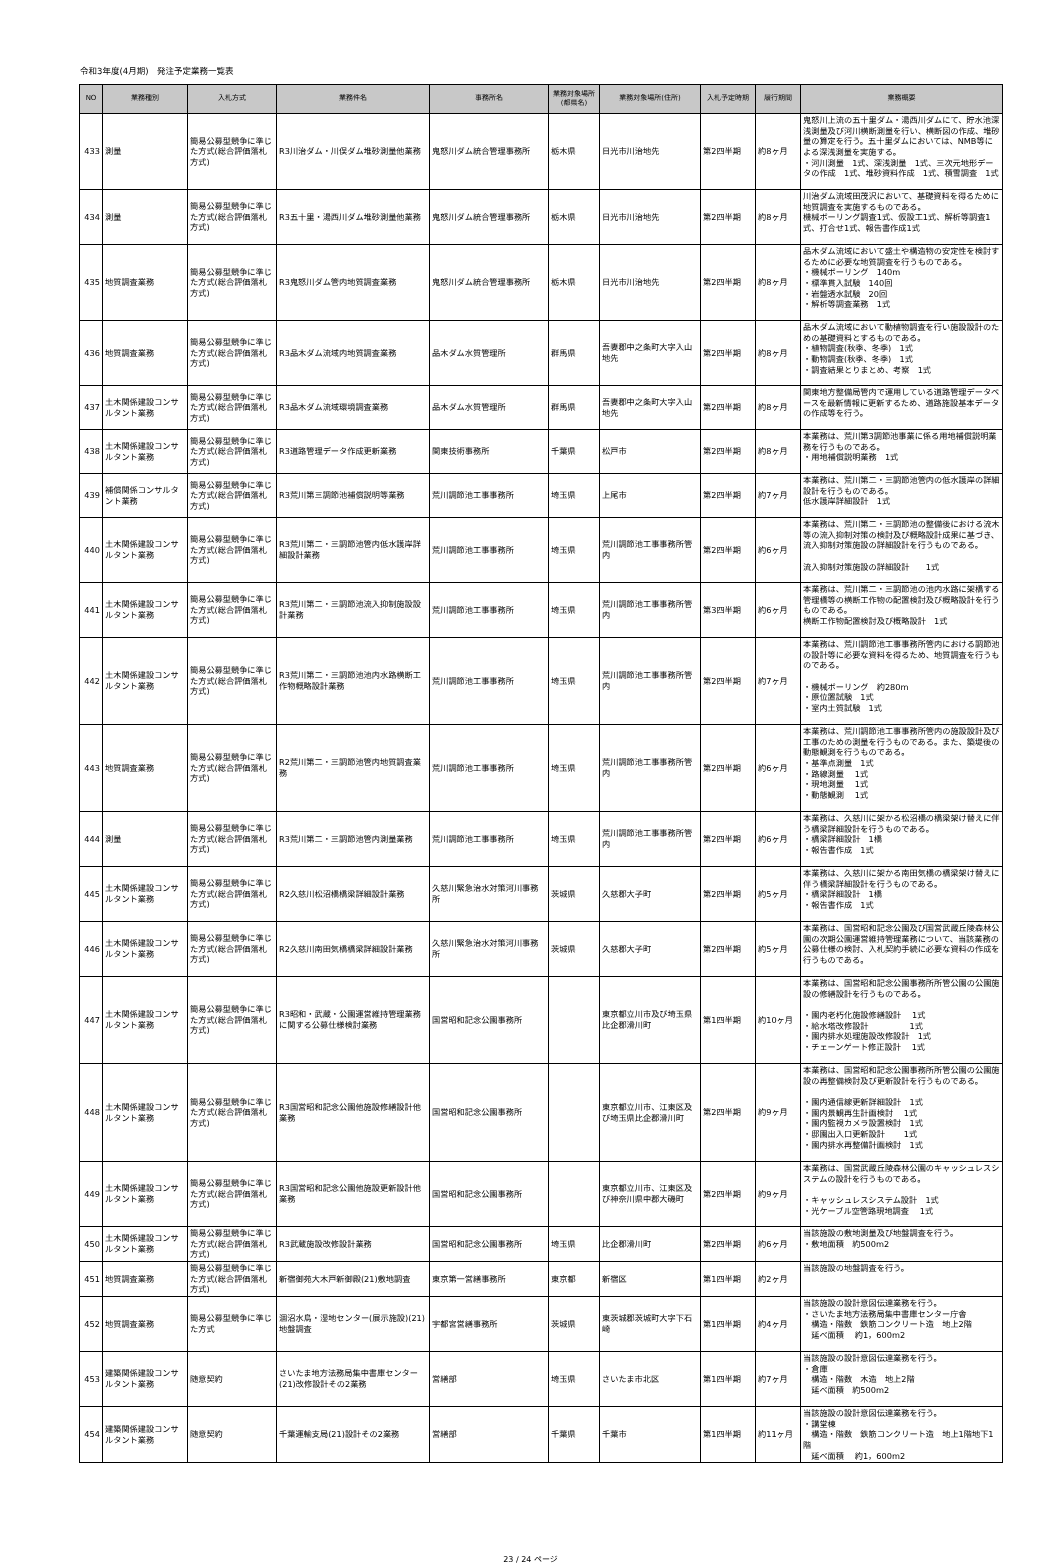令和3年度(4月期)　発注予定業務一覧表
| NO | 業務種別 | 入札方式 | 業務件名 | 事務所名 | 業務対象場所(都県名) | 業務対象場所(住所) | 入札予定時期 | 履行期間 | 業務概要 |
| --- | --- | --- | --- | --- | --- | --- | --- | --- | --- |
| 433 | 測量 | 簡易公募型競争に準じた方式(総合評価落札方式) | R3川治ダム・川俣ダム堆砂測量他業務 | 鬼怒川ダム統合管理事務所 | 栃木県 | 日光市川治地先 | 第2四半期 | 約8ヶ月 | 鬼怒川上流の五十里ダム・湯西川ダムにて、貯水池深浅測量及び河川横断測量を行い、横断図の作成、堆砂量の算定を行う。五十里ダムにおいては、NMB等による深浅測量を実施する。 ・河川測量 1式、深浅測量 1式、三次元地形データの作成 1式、堆砂資料作成 1式、積雪調査 1式 |
| 434 | 測量 | 簡易公募型競争に準じた方式(総合評価落札方式) | R3五十里・湯西川ダム堆砂測量他業務 | 鬼怒川ダム統合管理事務所 | 栃木県 | 日光市川治地先 | 第2四半期 | 約8ヶ月 | 川治ダム流域田茂沢において、基礎資料を得るために地質調査を実施するものである。 機械ボーリング調査1式、仮設工1式、解析等調査1式、打合せ1式、報告書作成1式 |
| 435 | 地質調査業務 | 簡易公募型競争に準じた方式(総合評価落札方式) | R3鬼怒川ダム管内地質調査業務 | 鬼怒川ダム統合管理事務所 | 栃木県 | 日光市川治地先 | 第2四半期 | 約8ヶ月 | 品木ダム流域において盛土や構造物の安定性を検討するために必要な地質調査を行うものである。 ・機械ボーリング 140m ・標準貫入試験 140回 ・岩盤透水試験 20回 ・解析等調査業務 1式 |
| 436 | 地質調査業務 | 簡易公募型競争に準じた方式(総合評価落札方式) | R3品木ダム流域内地質調査業務 | 品木ダム水質管理所 | 群馬県 | 吾妻郡中之条町大字入山地先 | 第2四半期 | 約8ヶ月 | 品木ダム流域において動植物調査を行い施設設計のための基礎資料とするものである。 ・植物調査(秋季、冬季) 1式 ・動物調査(秋季、冬季) 1式 ・調査結果とりまとめ、考察 1式 |
| 437 | 土木関係建設コンサルタント業務 | 簡易公募型競争に準じた方式(総合評価落札方式) | R3品木ダム流域環境調査業務 | 品木ダム水質管理所 | 群馬県 | 吾妻郡中之条町大字入山地先 | 第2四半期 | 約8ヶ月 | 関東地方整備局管内で運用している道路管理データベースを最新情報に更新するため、道路施設基本データの作成等を行う。 |
| 438 | 土木関係建設コンサルタント業務 | 簡易公募型競争に準じた方式(総合評価落札方式) | R3道路管理データ作成更新業務 | 関東技術事務所 | 千葉県 | 松戸市 | 第2四半期 | 約8ヶ月 | 本業務は、荒川第3調節池事業に係る用地補償説明業務を行うものである。 ・用地補償説明業務 1式 |
| 439 | 補償関係コンサルタント業務 | 簡易公募型競争に準じた方式(総合評価落札方式) | R3荒川第三調節池補償説明等業務 | 荒川調節池工事事務所 | 埼玉県 | 上尾市 | 第2四半期 | 約7ヶ月 | 本業務は、荒川第二・三調節池管内の低水護岸の詳細設計を行うものである。 低水護岸詳細設計 1式 |
| 440 | 土木関係建設コンサルタント業務 | 簡易公募型競争に準じた方式(総合評価落札方式) | R3荒川第二・三調節池管内低水護岸詳細設計業務 | 荒川調節池工事事務所 | 埼玉県 | 荒川調節池工事事務所管内 | 第2四半期 | 約6ヶ月 | 本業務は、荒川第二・三調節池の整備後における流木等の流入抑制対策の検討及び概略設計成果に基づき、流入抑制対策施設の詳細設計を行うものである。 流入抑制対策施設の詳細設計 1式 |
| 441 | 土木関係建設コンサルタント業務 | 簡易公募型競争に準じた方式(総合評価落札方式) | R3荒川第二・三調節池流入抑制施設設計業務 | 荒川調節池工事事務所 | 埼玉県 | 荒川調節池工事事務所管内 | 第3四半期 | 約6ヶ月 | 本業務は、荒川第二・三調節池の池内水路に架橋する管理橋等の横断工作物の配置検討及び概略設計を行うものである。 横断工作物配置検討及び概略設計 1式 |
| 442 | 土木関係建設コンサルタント業務 | 簡易公募型競争に準じた方式(総合評価落札方式) | R3荒川第二・三調節池池内水路横断工作物概略設計業務 | 荒川調節池工事事務所 | 埼玉県 | 荒川調節池工事事務所管内 | 第2四半期 | 約7ヶ月 | 本業務は、荒川調節池工事事務所管内における調節池の設計等に必要な資料を得るため、地質調査を行うものである。 ・機械ボーリング 約280m ・原位置試験 1式 ・室内土質試験 1式 |
| 443 | 地質調査業務 | 簡易公募型競争に準じた方式(総合評価落札方式) | R2荒川第二・三調節池管内地質調査業務 | 荒川調節池工事事務所 | 埼玉県 | 荒川調節池工事事務所管内 | 第2四半期 | 約6ヶ月 | 本業務は、荒川調節池工事事務所管内の施設設計及び工事のための測量を行うものである。また、築堤後の動態観測を行うものである。 ・基準点測量 1式 ・路線測量 1式 ・現地測量 1式 ・動態観測 1式 |
| 444 | 測量 | 簡易公募型競争に準じた方式(総合評価落札方式) | R3荒川第二・三調節池管内測量業務 | 荒川調節池工事事務所 | 埼玉県 | 荒川調節池工事事務所管内 | 第2四半期 | 約6ヶ月 | 本業務は、久慈川に架かる松沼橋の橋梁架け替えに伴う橋梁詳細設計を行うものである。 ・橋梁詳細設計 1橋 ・報告書作成 1式 |
| 445 | 土木関係建設コンサルタント業務 | 簡易公募型競争に準じた方式(総合評価落札方式) | R2久慈川松沼橋橋梁詳細設計業務 | 久慈川緊急治水対策河川事務所 | 茨城県 | 久慈郡大子町 | 第2四半期 | 約5ヶ月 | 本業務は、久慈川に架かる南田気橋の橋梁架け替えに伴う橋梁詳細設計を行うものである。 ・橋梁詳細設計 1橋 ・報告書作成 1式 |
| 446 | 土木関係建設コンサルタント業務 | 簡易公募型競争に準じた方式(総合評価落札方式) | R2久慈川南田気橋橋梁詳細設計業務 | 久慈川緊急治水対策河川事務所 | 茨城県 | 久慈郡大子町 | 第2四半期 | 約5ヶ月 | 本業務は、国営昭和記念公園及び国営武蔵丘陵森林公園の次期公園運営維持管理業務について、当該業務の公募仕様の検討、入札契約手続に必要な資料の作成を行うものである。 |
| 447 | 土木関係建設コンサルタント業務 | 簡易公募型競争に準じた方式(総合評価落札方式) | R3昭和・武蔵・公園運営維持管理業務に関する公募仕様検討業務 | 国営昭和記念公園事務所 | | 東京都立川市及び埼玉県比企郡滑川町 | 第1四半期 | 約10ヶ月 | 本業務は、国営昭和記念公園事務所所管公園の公園施設の修繕設計を行うものである。 ・園内老朽化施設修繕設計 1式 ・給水塔改修設計 1式 ・園内排水処理施設改修設計 1式 ・チェーンゲート修正設計 1式 |
| 448 | 土木関係建設コンサルタント業務 | 簡易公募型競争に準じた方式(総合評価落札方式) | R3国営昭和記念公園他施設修繕設計他業務 | 国営昭和記念公園事務所 | | 東京都立川市、江東区及び埼玉県比企郡滑川町 | 第2四半期 | 約9ヶ月 | 本業務は、国営昭和記念公園事務所所管公園の公園施設の再整備検討及び更新設計を行うものである。 ・園内通信線更新詳細設計 1式 ・園内景観再生計画検討 1式 ・園内監視カメラ設置検討 1式 ・邸園出入口更新設計 1式 ・園内排水再整備計画検討 1式 |
| 449 | 土木関係建設コンサルタント業務 | 簡易公募型競争に準じた方式(総合評価落札方式) | R3国営昭和記念公園他施設更新設計他業務 | 国営昭和記念公園事務所 | | 東京都立川市、江東区及び神奈川県中郡大磯町 | 第2四半期 | 約9ヶ月 | 本業務は、国営武蔵丘陵森林公園のキャッシュレスシステムの設計を行うものである。 ・キャッシュレスシステム設計 1式 ・光ケーブル空管路現地調査 1式 |
| 450 | 土木関係建設コンサルタント業務 | 簡易公募型競争に準じた方式(総合評価落札方式) | R3武蔵施設改修設計業務 | 国営昭和記念公園事務所 | 埼玉県 | 比企郡滑川町 | 第2四半期 | 約6ヶ月 | 当該施設の敷地測量及び地盤調査を行う。 ・敷地面積 約500m2 |
| 451 | 地質調査業務 | 簡易公募型競争に準じた方式(総合評価落札方式) | 新宿御苑大木戸新御殿(21)敷地調査 | 東京第一営繕事務所 | 東京都 | 新宿区 | 第1四半期 | 約2ヶ月 | 当該施設の地盤調査を行う。 |
| 452 | 地質調査業務 | 簡易公募型競争に準じた方式 | 涸沼水鳥・湿地センター(展示施設)(21)地盤調査 | 宇都宮営繕事務所 | 茨城県 | 東茨城郡茨城町大字下石崎 | 第1四半期 | 約4ヶ月 | 当該施設の設計意図伝達業務を行う。 ・さいたま地方法務局集中書庫センター庁舎 構造・階数 鉄筋コンクリート造 地上2階 延べ面積 約1，600m2 |
| 453 | 建築関係建設コンサルタント業務 | 随意契約 | さいたま地方法務局集中書庫センター(21)改修設計その2業務 | 営繕部 | 埼玉県 | さいたま市北区 | 第1四半期 | 約7ヶ月 | 当該施設の設計意図伝達業務を行う。 ・倉庫 構造・階数 木造 地上2階 延べ面積 約500m2 |
| 454 | 建築関係建設コンサルタント業務 | 随意契約 | 千葉運輸支局(21)設計その2業務 | 営繕部 | 千葉県 | 千葉市 | 第1四半期 | 約11ヶ月 | 当該施設の設計意図伝達業務を行う。 ・講堂棟 構造・階数 鉄筋コンクリート造 地上1階地下1階 延べ面積 約1，600m2 |
23 / 24 ページ